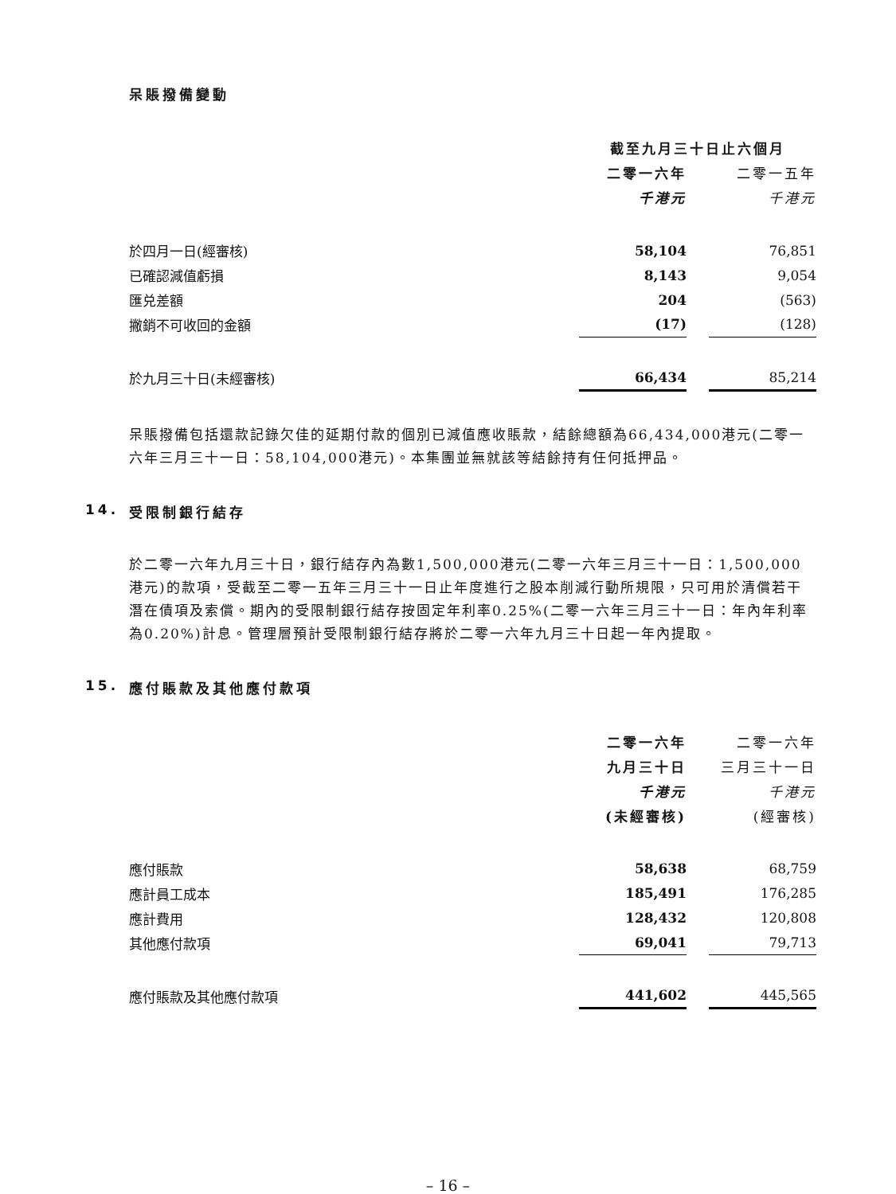呆賬撥備變動
| | 截至九月三十日止六個月 | | |
| --- | --- | --- | --- |
| | 二零一六年 | | 二零一五年 |
| | 千港元 | | 千港元 |
| 於四月一日(經審核) | 58,104 | | 76,851 |
| 已確認減值虧損 | 8,143 | | 9,054 |
| 匯兑差額 | 204 | | (563) |
| 撇銷不可收回的金額 | (17) | | (128) |
| 於九月三十日(未經審核) | 66,434 | | 85,214 |
呆賬撥備包括還款記錄欠佳的延期付款的個別已減值應收賬款，結餘總額為66,434,000港元(二零一六年三月三十一日：58,104,000港元)。本集團並無就該等結餘持有任何抵押品。
14. 受限制銀行結存
於二零一六年九月三十日，銀行結存內為數1,500,000港元(二零一六年三月三十一日：1,500,000港元)的款項，受截至二零一五年三月三十一日止年度進行之股本削減行動所規限，只可用於清償若干潛在債項及索償。期內的受限制銀行結存按固定年利率0.25%(二零一六年三月三十一日：年內年利率為0.20%)計息。管理層預計受限制銀行結存將於二零一六年九月三十日起一年內提取。
15. 應付賬款及其他應付款項
| | 二零一六年 | | 二零一六年 |
| --- | --- | --- | --- |
| | 九月三十日 | | 三月三十一日 |
| | 千港元 | | 千港元 |
| | (未經審核) | | (經審核) |
| 應付賬款 | 58,638 | | 68,759 |
| 應計員工成本 | 185,491 | | 176,285 |
| 應計費用 | 128,432 | | 120,808 |
| 其他應付款項 | 69,041 | | 79,713 |
| 應付賬款及其他應付款項 | 441,602 | | 445,565 |
– 16 –